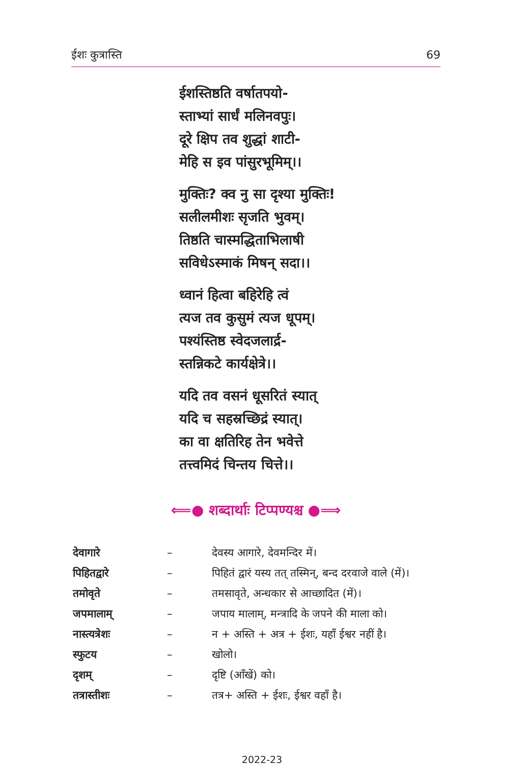ईशः कुत्रास्ति 69
ईशस्तिष्ठति वर्षातपयो-
स्ताभ्यां सार्धं मलिनवपुः।
दूरे क्षिप तव शुद्धां शाटी-
मेहि स इव पांसुरभूमिम्।।
मुक्तिः? क्व नु सा दृश्या मुक्तिः!
सलीलमीशः सृजति भुवम्।
तिष्ठति चास्मद्धिताभिलाषी
सविधेऽस्माकं मिषन् सदा।।
ध्वानं हित्वा बहिरेहि त्वं
त्यज तव कुसुमं त्यज धूपम्।
पश्यंस्तिष्ठ स्वेदजलार्द्र-
स्तन्निकटे कार्यक्षेत्रे।।
यदि तव वसनं धूसरितं स्यात्
यदि च सहस्रच्छिद्रं स्यात्।
का वा क्षतिरिह तेन भवेत्ते
तत्त्वमिदं चिन्तय चित्ते।।
⟸● शब्दार्थाः टिप्पण्यश्च ●⟹
देवागारे – देवस्य आगारे, देवमन्दिर में।
पिहितद्वारे – पिहितं द्वारं यस्य तत् तस्मिन्, बन्द दरवाजे वाले (में)।
तमोवृते – तमसावृते, अन्धकार से आच्छादित (में)।
जपमालाम् – जपाय मालाम्, मन्त्रादि के जपने की माला को।
नास्त्यत्रेशः – न + अस्ति + अत्र + ईशः, यहाँ ईश्वर नहीं है।
स्फुटय – खोलो।
दृशम् – दृष्टि (आँखें) को।
तत्रास्तीशः – तत्र+ अस्ति + ईशः, ईश्वर वहाँ है।
2022-23